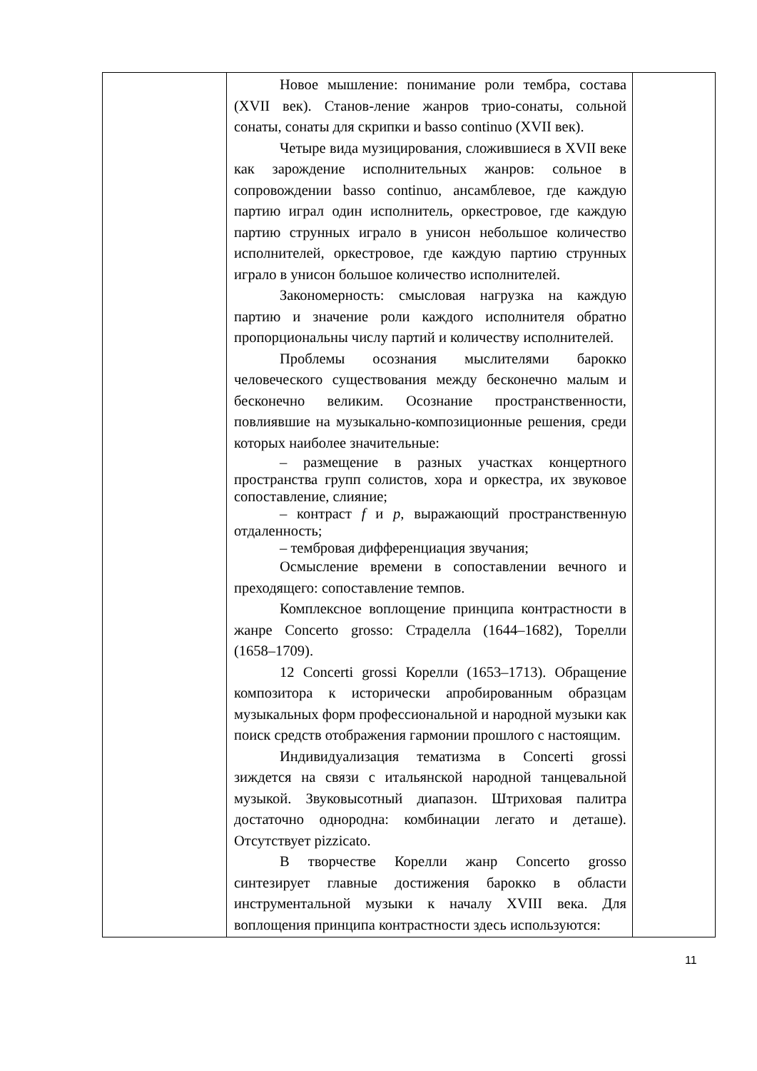| | Новое мышление: понимание роли тембра, состава (XVII век). Станов-ление жанров трио-сонаты, сольной сонаты, сонаты для скрипки и basso continuo (XVII век). Четыре вида музицирования, сложившиеся в XVII веке как зарождение исполнительных жанров: сольное в сопровождении basso continuo, ансамблевое, где каждую партию играл один исполнитель, оркестровое, где каждую партию струнных играло в унисон небольшое количество исполнителей, оркестровое, где каждую партию струнных играло в унисон большое количество исполнителей. Закономерность: смысловая нагрузка на каждую партию и значение роли каждого исполнителя обратно пропорциональны числу партий и количеству исполнителей. Проблемы осознания мыслителями барокко человеческого существования между бесконечно малым и бесконечно великим. Осознание пространственности, повлиявшие на музыкально-композиционные решения, среди которых наиболее значительные: – размещение в разных участках концертного пространства групп солистов, хора и оркестра, их звуковое сопоставление, слияние; – контраст f и p , выражающий пространственную отдаленность; – тембровая дифференциация звучания; Осмысление времени в сопоставлении вечного и преходящего: сопоставление темпов. Комплексное воплощение принципа контрастности в жанре Concerto grosso: Страделла (1644–1682), Торелли (1658–1709). 12 Concerti grossi Корелли (1653–1713). Обращение композитора к исторически апробированным образцам музыкальных форм профессиональной и народной музыки как поиск средств отображения гармонии прошлого с настоящим. Индивидуализация тематизма в Concerti grossi зиждется на связи с итальянской народной танцевальной музыкой. Звуковысотный диапазон. Штриховая палитра достаточно однородна: комбинации легато и деташе). Отсутствует pizzicato. В творчестве Корелли жанр Concerto grosso синтезирует главные достижения барокко в области инструментальной музыки к началу XVIII века. Для воплощения принципа контрастности здесь используются: | |
11